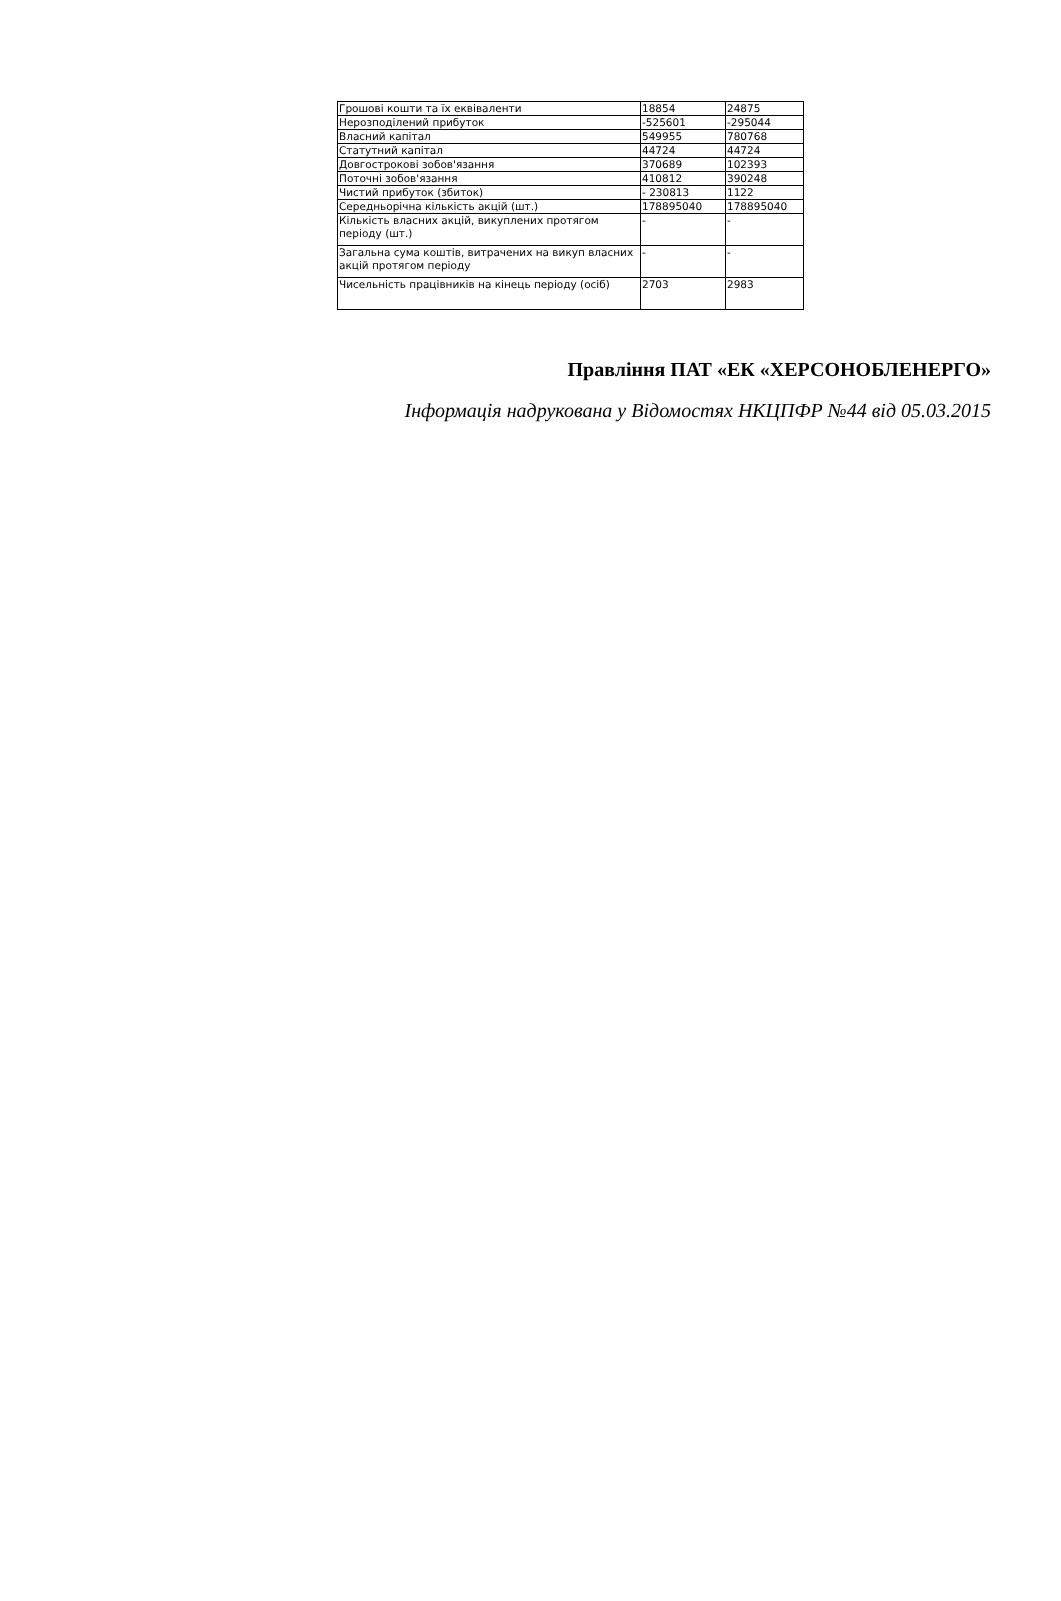| Грошові кошти та їх еквіваленти | 18854 | 24875 |
| Нерозподілений прибуток | -525601 | -295044 |
| Власний капітал | 549955 | 780768 |
| Статутний капітал | 44724 | 44724 |
| Довгострокові зобов'язання | 370689 | 102393 |
| Поточні зобов'язання | 410812 | 390248 |
| Чистий прибуток (збиток) | - 230813 | 1122 |
| Середньорічна кількість акцій (шт.) | 178895040 | 178895040 |
| Кількість власних акцій, викуплених протягом періоду (шт.) | - | - |
| Загальна сума коштів, витрачених на викуп власних акцій протягом періоду | - | - |
| Чисельність працівників на кінець періоду (осіб) | 2703 | 2983 |
Правління ПАТ «ЕК «ХЕРСОНОБЛЕНЕРГО»
Інформація надрукована у Відомостях НКЦПФР №44 від 05.03.2015